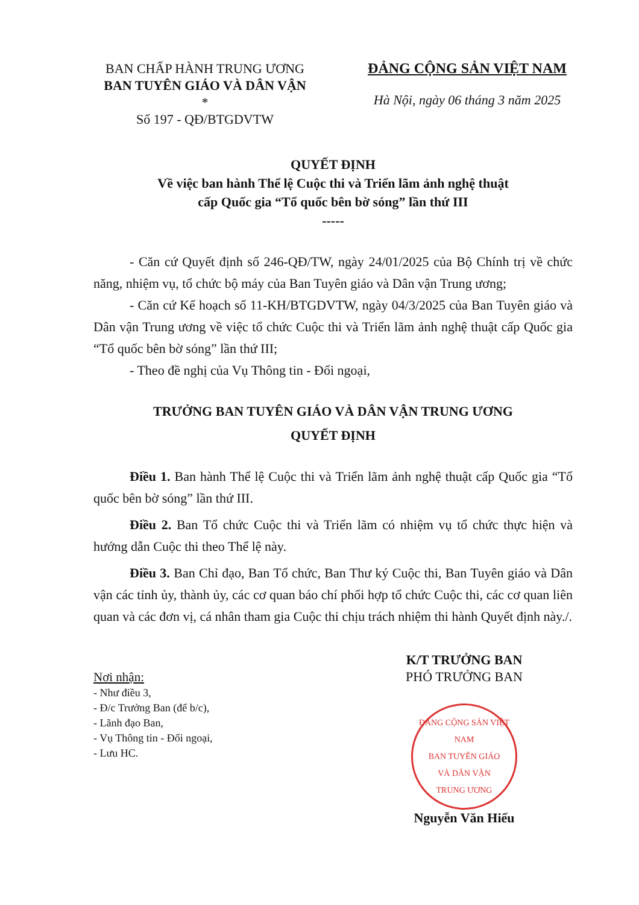BAN CHẤP HÀNH TRUNG ƯƠNG
BAN TUYÊN GIÁO VÀ DÂN VẬN
*
Số 197 - QĐ/BTGDVTW
ĐẢNG CỘNG SẢN VIỆT NAM
Hà Nội, ngày 06 tháng 3 năm 2025
QUYẾT ĐỊNH
Về việc ban hành Thể lệ Cuộc thi và Triển lãm ảnh nghệ thuật
cấp Quốc gia “Tổ quốc bên bờ sóng” lần thứ III
-----
- Căn cứ Quyết định số 246-QĐ/TW, ngày 24/01/2025 của Bộ Chính trị về chức năng, nhiệm vụ, tổ chức bộ máy của Ban Tuyên giáo và Dân vận Trung ương;
- Căn cứ Kế hoạch số 11-KH/BTGDVTW, ngày 04/3/2025 của Ban Tuyên giáo và Dân vận Trung ương về việc tổ chức Cuộc thi và Triển lãm ảnh nghệ thuật cấp Quốc gia “Tổ quốc bên bờ sóng” lần thứ III;
- Theo đề nghị của Vụ Thông tin - Đối ngoại,
TRƯỞNG BAN TUYÊN GIÁO VÀ DÂN VẬN TRUNG ƯƠNG
QUYẾT ĐỊNH
Điều 1. Ban hành Thể lệ Cuộc thi và Triển lãm ảnh nghệ thuật cấp Quốc gia “Tổ quốc bên bờ sóng” lần thứ III.
Điều 2. Ban Tổ chức Cuộc thi và Triển lãm có nhiệm vụ tổ chức thực hiện và hướng dẫn Cuộc thi theo Thể lệ này.
Điều 3. Ban Chỉ đạo, Ban Tổ chức, Ban Thư ký Cuộc thi, Ban Tuyên giáo và Dân vận các tỉnh ủy, thành ủy, các cơ quan báo chí phối hợp tổ chức Cuộc thi, các cơ quan liên quan và các đơn vị, cá nhân tham gia Cuộc thi chịu trách nhiệm thi hành Quyết định này./.
Nơi nhận:
- Như điều 3,
- Đ/c Trưởng Ban (để b/c),
- Lãnh đạo Ban,
- Vụ Thông tin - Đối ngoại,
- Lưu HC.
K/T TRƯỞNG BAN
PHÓ TRƯỞNG BAN
ĐẢNG CỘNG SẢN VIỆT NAM
BAN TUYÊN GIÁO
VÀ DÂN VẬN
TRUNG ƯƠNG
Nguyễn Văn Hiếu